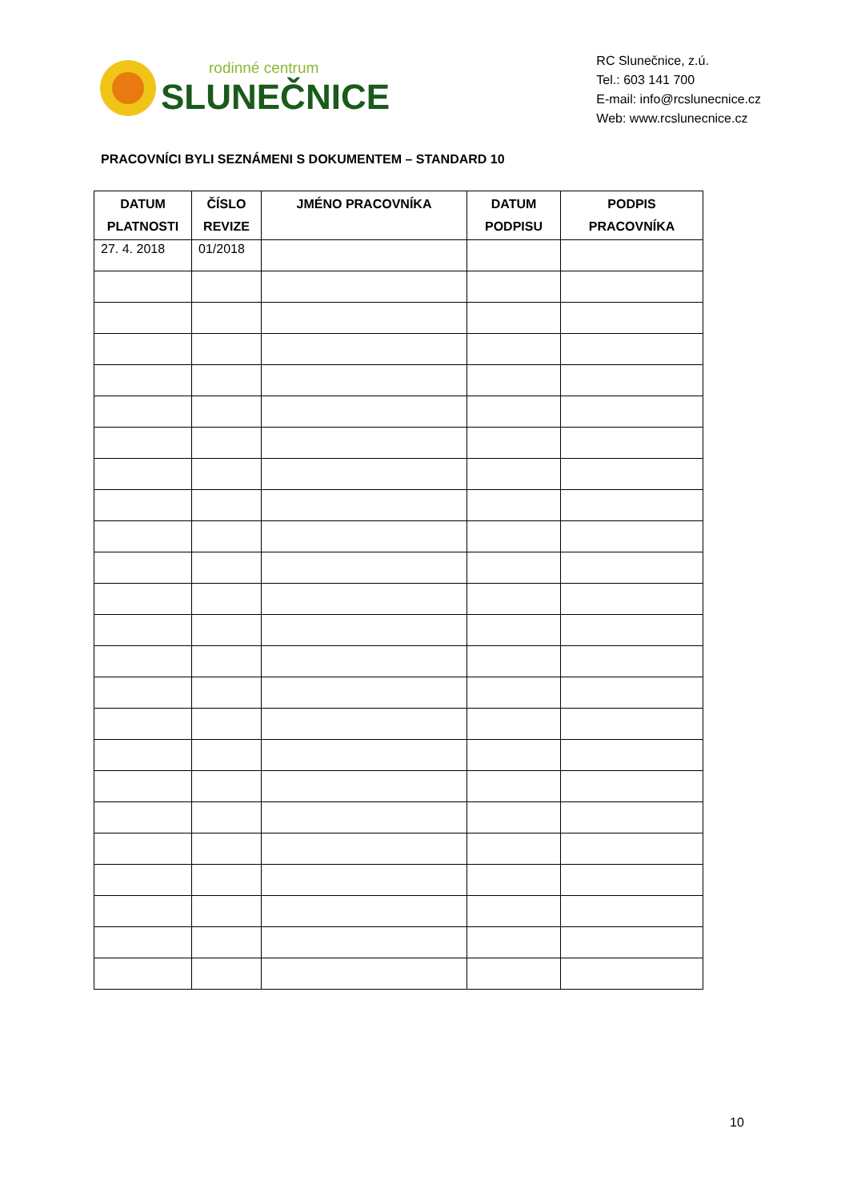rodinné centrum
SLUNEČNICE
RC Slunečnice, z.ú.
Tel.: 603 141 700
E-mail: info@rcslunecnice.cz
Web: www.rcslunecnice.cz
PRACOVNÍCI BYLI SEZNÁMENI S DOKUMENTEM – STANDARD 10
| DATUM PLATNOSTI | ČÍSLO REVIZE | JMÉNO PRACOVNÍKA | DATUM PODPISU | PODPIS PRACOVNÍKA |
| --- | --- | --- | --- | --- |
| 27. 4. 2018 | 01/2018 | | | |
10